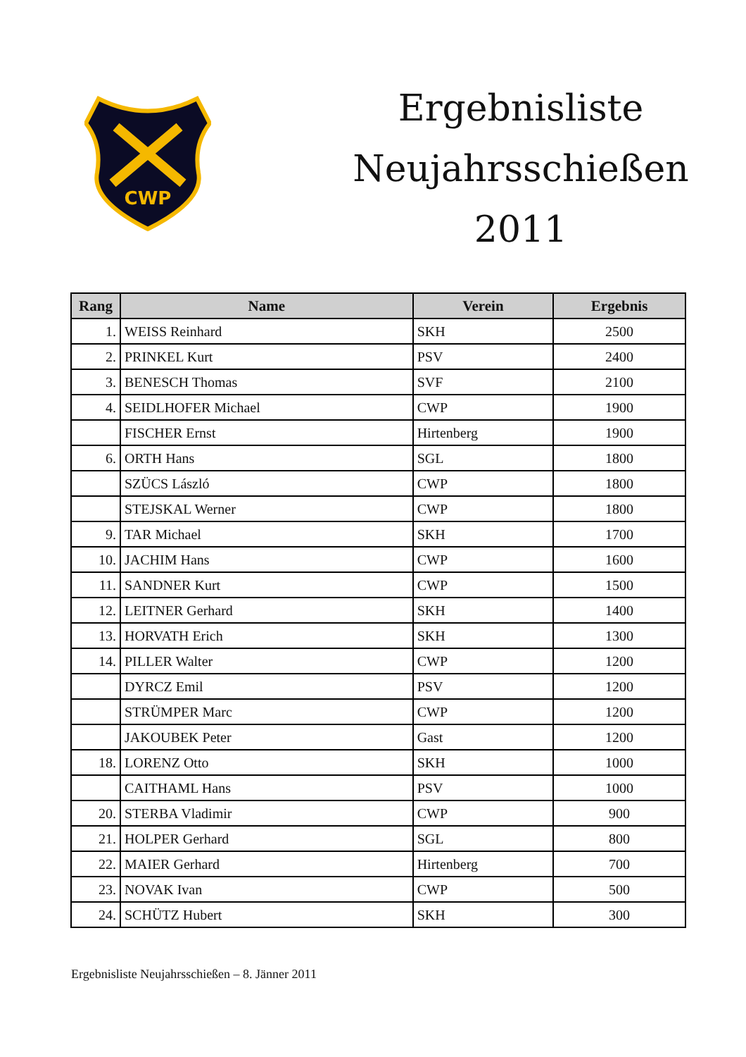CWP
Ergebnisliste
Neujahrsschießen
2011
| Rang | Name | Verein | Ergebnis |
| --- | --- | --- | --- |
| 1. | WEISS Reinhard | SKH | 2500 |
| 2. | PRINKEL Kurt | PSV | 2400 |
| 3. | BENESCH Thomas | SVF | 2100 |
| 4. | SEIDLHOFER Michael | CWP | 1900 |
| | FISCHER Ernst | Hirtenberg | 1900 |
| 6. | ORTH Hans | SGL | 1800 |
| | SZÜCS László | CWP | 1800 |
| | STEJSKAL Werner | CWP | 1800 |
| 9. | TAR Michael | SKH | 1700 |
| 10. | JACHIM Hans | CWP | 1600 |
| 11. | SANDNER Kurt | CWP | 1500 |
| 12. | LEITNER Gerhard | SKH | 1400 |
| 13. | HORVATH Erich | SKH | 1300 |
| 14. | PILLER Walter | CWP | 1200 |
| | DYRCZ Emil | PSV | 1200 |
| | STRÜMPER Marc | CWP | 1200 |
| | JAKOUBEK Peter | Gast | 1200 |
| 18. | LORENZ Otto | SKH | 1000 |
| | CAITHAML Hans | PSV | 1000 |
| 20. | STERBA Vladimir | CWP | 900 |
| 21. | HOLPER Gerhard | SGL | 800 |
| 22. | MAIER Gerhard | Hirtenberg | 700 |
| 23. | NOVAK Ivan | CWP | 500 |
| 24. | SCHÜTZ Hubert | SKH | 300 |
Ergebnisliste Neujahrsschießen – 8. Jänner 2011